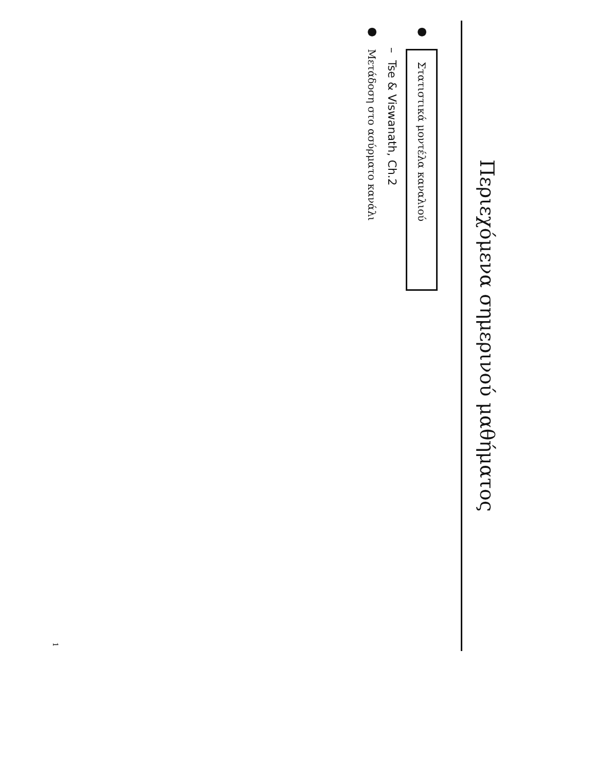Περιεχόμενα σημερινού μαθήματος
● Στατιστικά μοντέλα καναλιού
– Tse & Viswanath, Ch.2
● Μετάδοση στο ασύρματο κανάλι
1